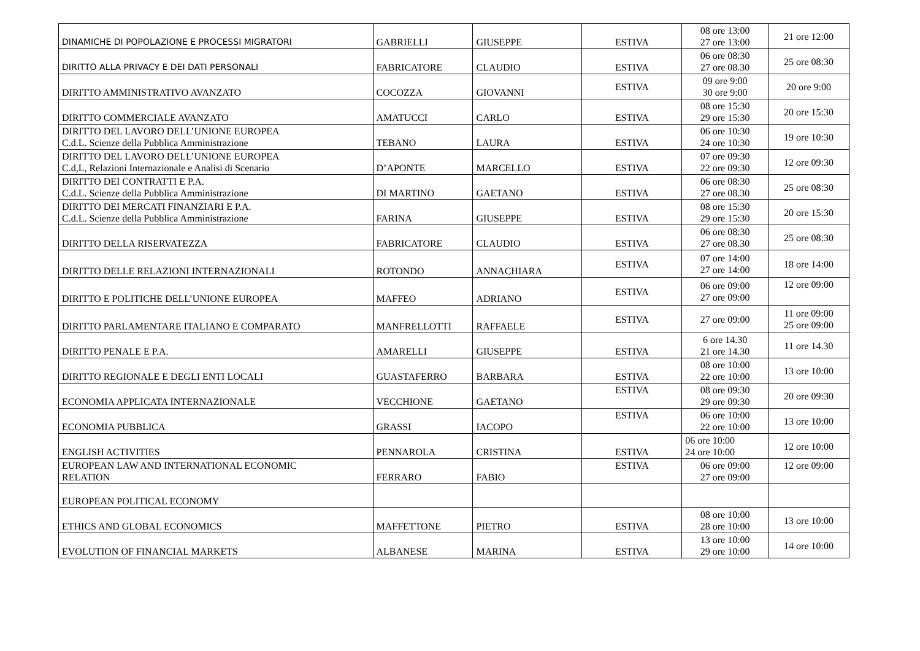| DINAMICHE DI POPOLAZIONE E PROCESSI MIGRATORI | GABRIELLI | GIUSEPPE | ESTIVA | 08 ore 13:00 27 ore 13:00 | 21 ore 12:00 |
| DIRITTO ALLA PRIVACY E DEI DATI PERSONALI | FABRICATORE | CLAUDIO | ESTIVA | 06 ore 08:30 27 ore 08.30 | 25 ore 08:30 |
| DIRITTO AMMINISTRATIVO AVANZATO | COCOZZA | GIOVANNI | ESTIVA | 09 ore 9:00 30 ore 9:00 | 20 ore 9:00 |
| DIRITTO COMMERCIALE AVANZATO | AMATUCCI | CARLO | ESTIVA | 08 ore 15:30 29 ore 15:30 | 20 ore 15:30 |
| DIRITTO DEL LAVORO DELL’UNIONE EUROPEA C.d.L. Scienze della Pubblica Amministrazione | TEBANO | LAURA | ESTIVA | 06 ore 10:30 24 ore 10:30 | 19 ore 10:30 |
| DIRITTO DEL LAVORO DELL’UNIONE EUROPEA C.d,L, Relazioni Internazionale e Analisi di Scenario | D’APONTE | MARCELLO | ESTIVA | 07 ore 09:30 22 ore 09:30 | 12 ore 09:30 |
| DIRITTO DEI CONTRATTI E P.A. C.d.L. Scienze della Pubblica Amministrazione | DI MARTINO | GAETANO | ESTIVA | 06 ore 08:30 27 ore 08.30 | 25 ore 08:30 |
| DIRITTO DEI MERCATI FINANZIARI E P.A. C.d.L. Scienze della Pubblica Amministrazione | FARINA | GIUSEPPE | ESTIVA | 08 ore 15:30 29 ore 15:30 | 20 ore 15:30 |
| DIRITTO DELLA RISERVATEZZA | FABRICATORE | CLAUDIO | ESTIVA | 06 ore 08:30 27 ore 08.30 | 25 ore 08:30 |
| DIRITTO DELLE RELAZIONI INTERNAZIONALI | ROTONDO | ANNACHIARA | ESTIVA | 07 ore 14:00 27 ore 14:00 | 18 ore 14:00 |
| DIRITTO E POLITICHE DELL’UNIONE EUROPEA | MAFFEO | ADRIANO | ESTIVA | 06 ore 09:00 27 ore 09:00 | 12 ore 09:00 |
| DIRITTO PARLAMENTARE ITALIANO E COMPARATO | MANFRELLOTTI | RAFFAELE | ESTIVA | 27 ore 09:00 | 11 ore 09:00 25 ore 09:00 |
| DIRITTO PENALE E P.A. | AMARELLI | GIUSEPPE | ESTIVA | 6 ore 14.30 21 ore 14.30 | 11 ore 14.30 |
| DIRITTO REGIONALE E DEGLI ENTI LOCALI | GUASTAFERRO | BARBARA | ESTIVA | 08 ore 10:00 22 ore 10:00 | 13 ore 10:00 |
| ECONOMIA APPLICATA INTERNAZIONALE | VECCHIONE | GAETANO | ESTIVA | 08 ore 09:30 29 ore 09:30 | 20 ore 09:30 |
| ECONOMIA PUBBLICA | GRASSI | IACOPO | ESTIVA | 06 ore 10:00 22 ore 10:00 | 13 ore 10:00 |
| ENGLISH ACTIVITIES | PENNAROLA | CRISTINA | ESTIVA | 06 ore 10:00 24 ore 10:00 | 12 ore 10:00 |
| EUROPEAN LAW AND INTERNATIONAL ECONOMIC RELATION | FERRARO | FABIO | ESTIVA | 06 ore 09:00 27 ore 09:00 | 12 ore 09:00 |
| EUROPEAN POLITICAL ECONOMY | | | | | |
| ETHICS AND GLOBAL ECONOMICS | MAFFETTONE | PIETRO | ESTIVA | 08 ore 10:00 28 ore 10:00 | 13 ore 10:00 |
| EVOLUTION OF FINANCIAL MARKETS | ALBANESE | MARINA | ESTIVA | 13 ore 10:00 29 ore 10:00 | 14 ore 10:00 |